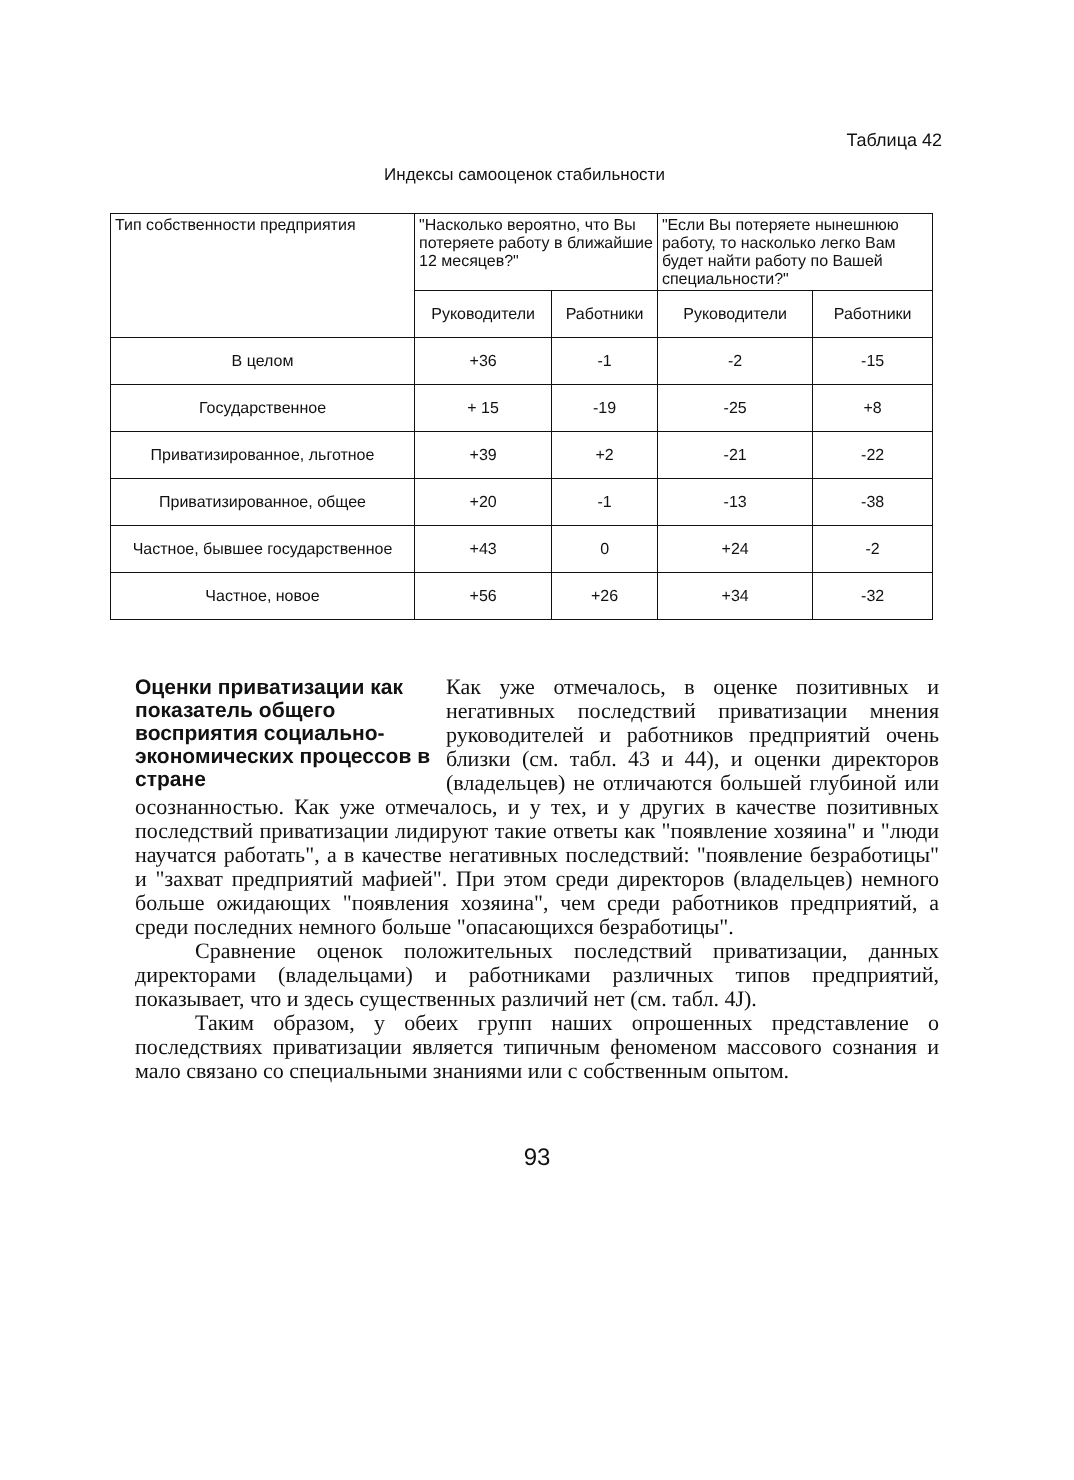Таблица 42
Индексы самооценок стабильности
| Тип собственности предприятия | "Насколько вероятно, что Вы потеряете работу в ближайшие 12 месяцев?" | | "Если Вы потеряете нынешнюю работу, то насколько легко Вам будет найти работу по Вашей специальности?" | |
| --- | --- | --- | --- | --- |
| | Руководители | Работники | Руководители | Работники |
| В целом | +36 | -1 | -2 | -15 |
| Государственное | + 15 | -19 | -25 | +8 |
| Приватизированное, льготное | +39 | +2 | -21 | -22 |
| Приватизированное, общее | +20 | -1 | -13 | -38 |
| Частное, бывшее государственное | +43 | 0 | +24 | -2 |
| Частное, новое | +56 | +26 | +34 | -32 |
Оценки приватизации как показатель общего восприятия социально-экономических процессов в стране
Как уже отмечалось, в оценке позитивных и негативных последствий приватизации мнения руководителей и работников предприятий очень близки (см. табл. 43 и 44), и оценки директоров (владельцев) не отличаются большей глубиной или осознанностью. Как уже отмечалось, и у тех, и у других в качестве позитивных последствий приватизации лидируют такие ответы как "появление хозяина" и "люди научатся работать", а в качестве негативных последствий: "появление безработицы" и "захват предприятий мафией". При этом среди директоров (владельцев) немного больше ожидающих "появления хозяина", чем среди работников предприятий, а среди последних немного больше "опасающихся безработицы".
Сравнение оценок положительных последствий приватизации, данных директорами (владельцами) и работниками различных типов предприятий, показывает, что и здесь существенных различий нет (см. табл. 4J).
Таким образом, у обеих групп наших опрошенных представление о последствиях приватизации является типичным феноменом массового сознания и мало связано со специальными знаниями или с собственным опытом.
93